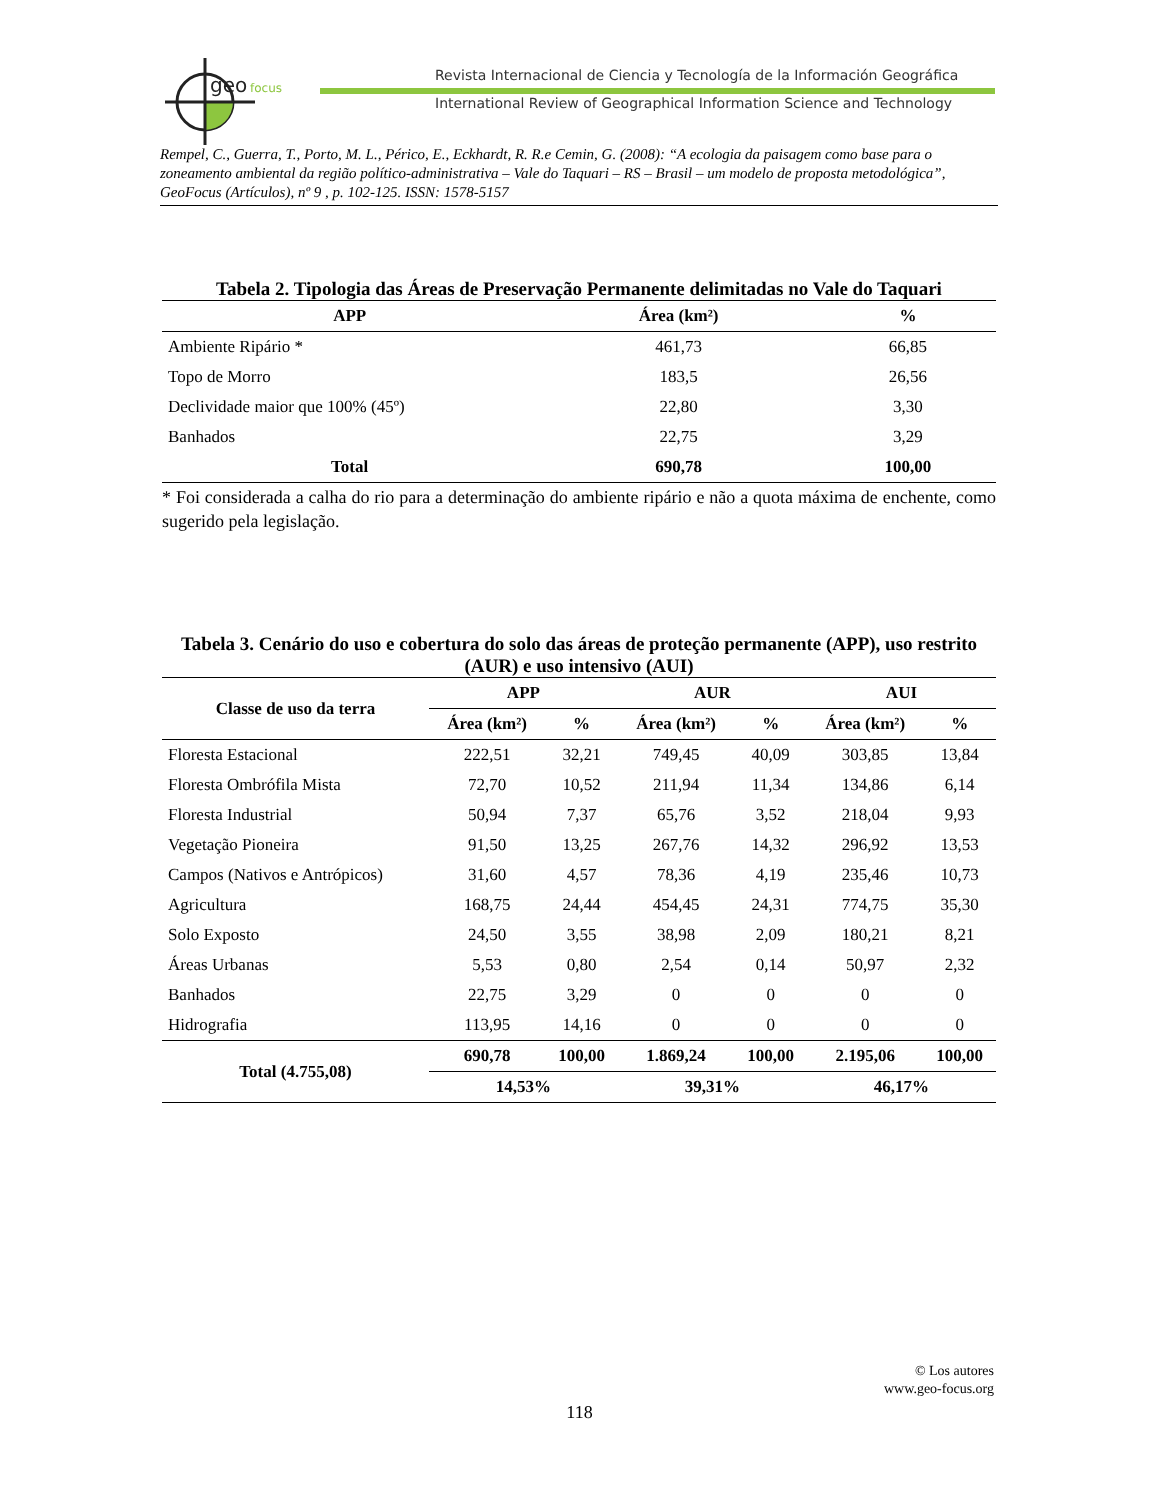geo
focus
Revista Internacional de Ciencia y Tecnología de la Información Geográfica
International Review of Geographical Information Science and Technology
Rempel, C., Guerra, T., Porto, M. L., Périco, E., Eckhardt, R. R.e Cemin, G. (2008): “A ecologia da paisagem como base para o zoneamento ambiental da região político-administrativa – Vale do Taquari – RS – Brasil – um modelo de proposta metodológica”, GeoFocus (Artículos), nº 9 , p. 102-125. ISSN: 1578-5157
Tabela 2. Tipologia das Áreas de Preservação Permanente delimitadas no Vale do Taquari
| APP | Área (km²) | % |
| --- | --- | --- |
| Ambiente Ripário * | 461,73 | 66,85 |
| Topo de Morro | 183,5 | 26,56 |
| Declividade maior que 100% (45º) | 22,80 | 3,30 |
| Banhados | 22,75 | 3,29 |
| Total | 690,78 | 100,00 |
* Foi considerada a calha do rio para a determinação do ambiente ripário e não a quota máxima de enchente, como sugerido pela legislação.
Tabela 3. Cenário do uso e cobertura do solo das áreas de proteção permanente (APP), uso restrito (AUR) e uso intensivo (AUI)
| Classe de uso da terra | APP | | AUR | | AUI | |
| --- | --- | --- | --- | --- | --- | --- |
| | Área (km²) | % | Área (km²) | % | Área (km²) | % |
| Floresta Estacional | 222,51 | 32,21 | 749,45 | 40,09 | 303,85 | 13,84 |
| Floresta Ombrófila Mista | 72,70 | 10,52 | 211,94 | 11,34 | 134,86 | 6,14 |
| Floresta Industrial | 50,94 | 7,37 | 65,76 | 3,52 | 218,04 | 9,93 |
| Vegetação Pioneira | 91,50 | 13,25 | 267,76 | 14,32 | 296,92 | 13,53 |
| Campos (Nativos e Antrópicos) | 31,60 | 4,57 | 78,36 | 4,19 | 235,46 | 10,73 |
| Agricultura | 168,75 | 24,44 | 454,45 | 24,31 | 774,75 | 35,30 |
| Solo Exposto | 24,50 | 3,55 | 38,98 | 2,09 | 180,21 | 8,21 |
| Áreas Urbanas | 5,53 | 0,80 | 2,54 | 0,14 | 50,97 | 2,32 |
| Banhados | 22,75 | 3,29 | 0 | 0 | 0 | 0 |
| Hidrografia | 113,95 | 14,16 | 0 | 0 | 0 | 0 |
| Total (4.755,08) | 690,78 | 100,00 | 1.869,24 | 100,00 | 2.195,06 | 100,00 |
| | 14,53% | | 39,31% | | 46,17% | |
© Los autores
www.geo-focus.org
118